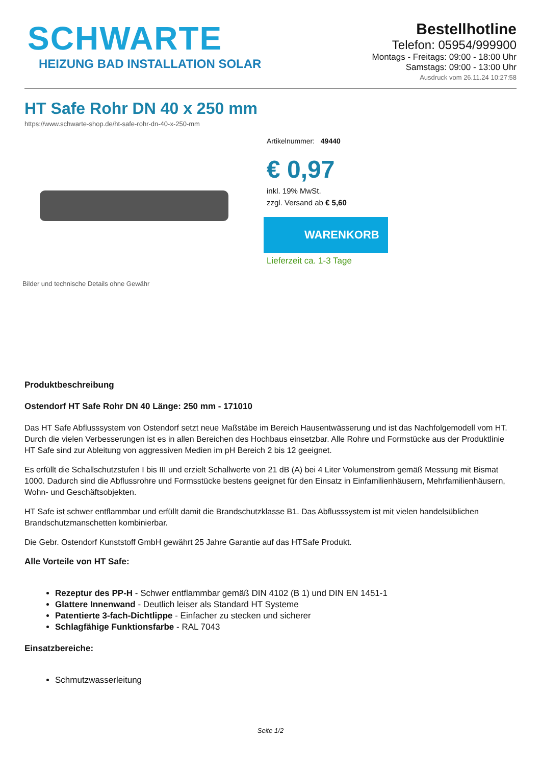SCHWARTE
HEIZUNG BAD INSTALLATION SOLAR
Bestellhotline
Telefon: 05954/999900
Montags - Freitags: 09:00 - 18:00 Uhr
Samstags: 09:00 - 13:00 Uhr
Ausdruck vom 26.11.24 10:27:58
HT Safe Rohr DN 40 x 250 mm
https://www.schwarte-shop.de/ht-safe-rohr-dn-40-x-250-mm
Bilder und technische Details ohne Gewähr
Artikelnummer: 49440
€ 0,97
inkl. 19% MwSt.
zzgl. Versand ab € 5,60
WARENKORB
Lieferzeit ca. 1-3 Tage
Produktbeschreibung
Ostendorf HT Safe Rohr DN 40 Länge: 250 mm - 171010
Das HT Safe Abflusssystem von Ostendorf setzt neue Maßstäbe im Bereich Hausentwässerung und ist das Nachfolgemodell vom HT. Durch die vielen Verbesserungen ist es in allen Bereichen des Hochbaus einsetzbar. Alle Rohre und Formstücke aus der Produktlinie HT Safe sind zur Ableitung von aggressiven Medien im pH Bereich 2 bis 12 geeignet.
Es erfüllt die Schallschutzstufen I bis III und erzielt Schallwerte von 21 dB (A) bei 4 Liter Volumenstrom gemäß Messung mit Bismat 1000. Dadurch sind die Abflussrohre und Formsstücke bestens geeignet für den Einsatz in Einfamilienhäusern, Mehrfamilienhäusern, Wohn- und Geschäftsobjekten.
HT Safe ist schwer entflammbar und erfüllt damit die Brandschutzklasse B1. Das Abflusssystem ist mit vielen handelsüblichen Brandschutzmanschetten kombinierbar.
Die Gebr. Ostendorf Kunststoff GmbH gewährt 25 Jahre Garantie auf das HTSafe Produkt.
Alle Vorteile von HT Safe:
Rezeptur des PP-H - Schwer entflammbar gemäß DIN 4102 (B 1) und DIN EN 1451-1
Glattere Innenwand - Deutlich leiser als Standard HT Systeme
Patentierte 3-fach-Dichtlippe - Einfacher zu stecken und sicherer
Schlagfähige Funktionsfarbe - RAL 7043
Einsatzbereiche:
Schmutzwasserleitung
Seite 1/2